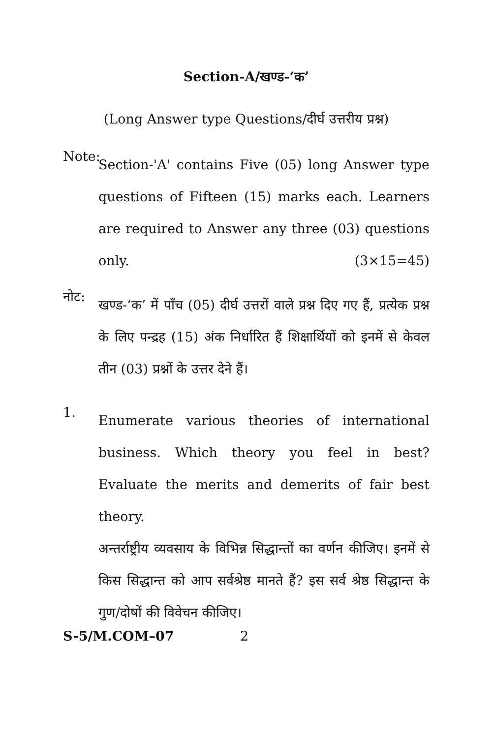Section-A/खण्ड-‘क’
(Long Answer type Questions/दीर्घ उत्तरीय प्रश्न)
Note:
Section-'A' contains Five (05) long Answer type questions of Fifteen (15) marks each. Learners are required to Answer any three (03) questions only. (3×15=45)
नोट:
खण्ड-‘क’ में पाँच (05) दीर्घ उत्तरों वाले प्रश्न दिए गए हैं, प्रत्येक प्रश्न के लिए पन्द्रह (15) अंक निर्धारित हैं शिक्षार्थियों को इनमें से केवल तीन (03) प्रश्नों के उत्तर देने हैं।
1.
Enumerate various theories of international business. Which theory you feel in best? Evaluate the merits and demerits of fair best theory.
अन्तर्राष्ट्रीय व्यवसाय के विभिन्न सिद्धान्तों का वर्णन कीजिए। इनमें से किस सिद्धान्त को आप सर्वश्रेष्ठ मानते हैं? इस सर्व श्रेष्ठ सिद्धान्त के गुण/दोषों की विवेचन कीजिए।
S-5/M.COM–07 2